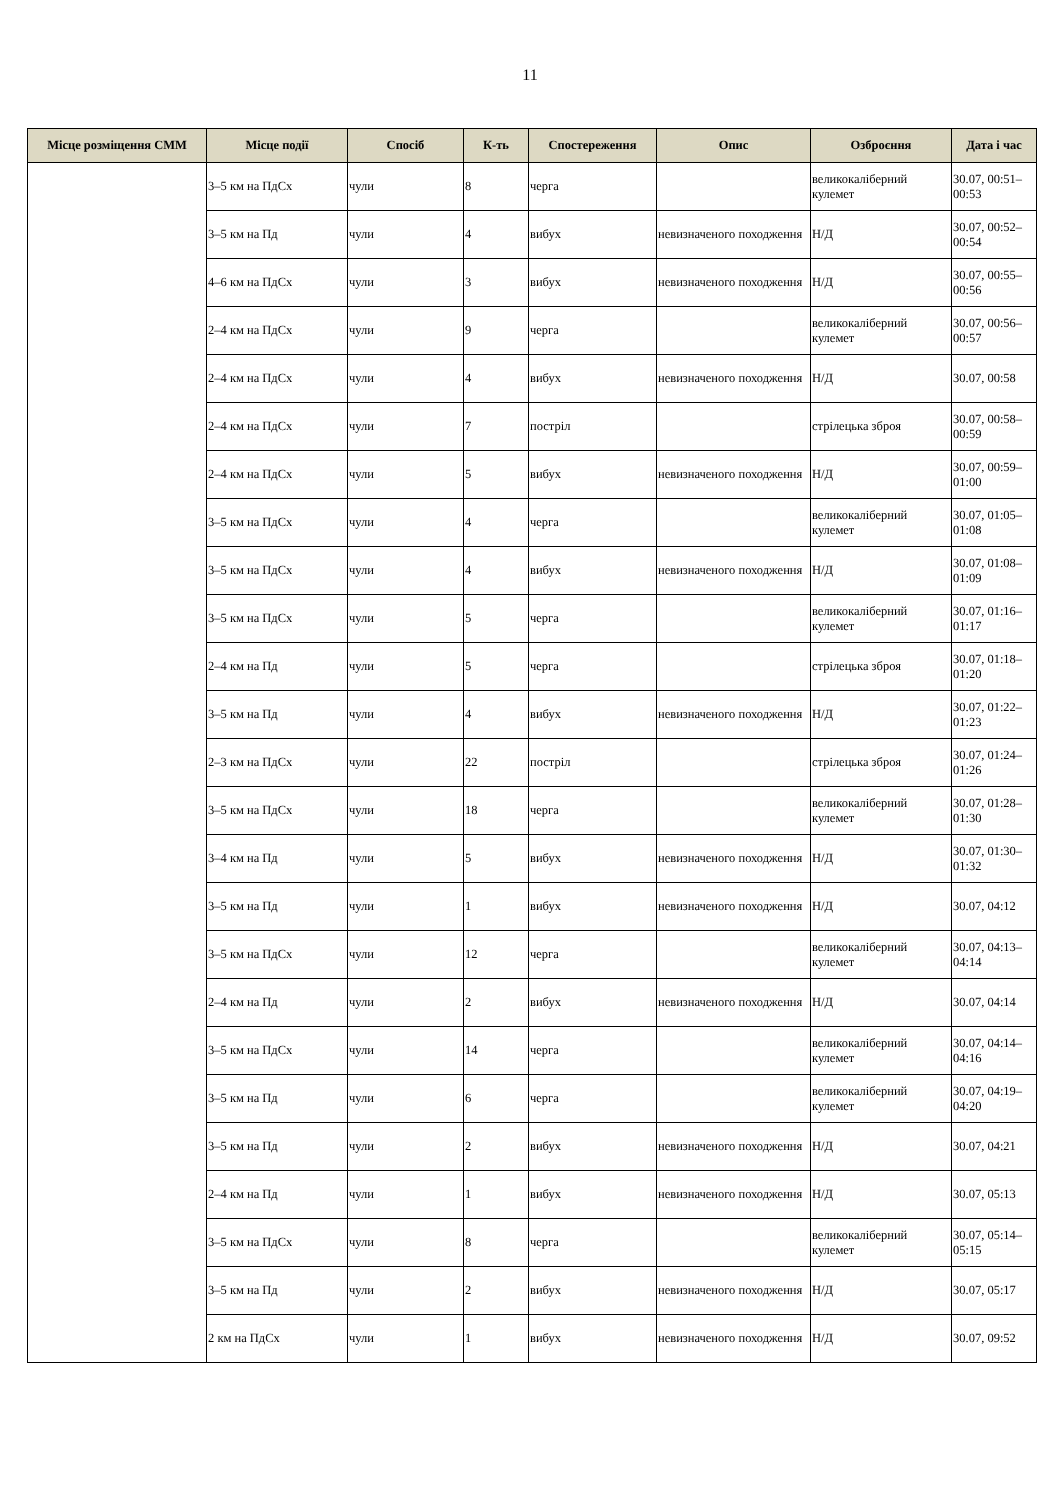11
| Місце розміщення СММ | Місце події | Спосіб | К-ть | Спостереження | Опис | Озброєння | Дата і час |
| --- | --- | --- | --- | --- | --- | --- | --- |
| | 3–5 км на ПдСх | чули | 8 | черга | | великокаліберний кулемет | 30.07, 00:51–00:53 |
| | 3–5 км на Пд | чули | 4 | вибух | невизначеного походження | Н/Д | 30.07, 00:52–00:54 |
| | 4–6 км на ПдСх | чули | 3 | вибух | невизначеного походження | Н/Д | 30.07, 00:55–00:56 |
| | 2–4 км на ПдСх | чули | 9 | черга | | великокаліберний кулемет | 30.07, 00:56–00:57 |
| | 2–4 км на ПдСх | чули | 4 | вибух | невизначеного походження | Н/Д | 30.07, 00:58 |
| | 2–4 км на ПдСх | чули | 7 | постріл | | стрілецька зброя | 30.07, 00:58–00:59 |
| | 2–4 км на ПдСх | чули | 5 | вибух | невизначеного походження | Н/Д | 30.07, 00:59–01:00 |
| | 3–5 км на ПдСх | чули | 4 | черга | | великокаліберний кулемет | 30.07, 01:05–01:08 |
| | 3–5 км на ПдСх | чули | 4 | вибух | невизначеного походження | Н/Д | 30.07, 01:08–01:09 |
| | 3–5 км на ПдСх | чули | 5 | черга | | великокаліберний кулемет | 30.07, 01:16–01:17 |
| | 2–4 км на Пд | чули | 5 | черга | | стрілецька зброя | 30.07, 01:18–01:20 |
| | 3–5 км на Пд | чули | 4 | вибух | невизначеного походження | Н/Д | 30.07, 01:22–01:23 |
| | 2–3 км на ПдСх | чули | 22 | постріл | | стрілецька зброя | 30.07, 01:24–01:26 |
| | 3–5 км на ПдСх | чули | 18 | черга | | великокаліберний кулемет | 30.07, 01:28–01:30 |
| | 3–4 км на Пд | чули | 5 | вибух | невизначеного походження | Н/Д | 30.07, 01:30–01:32 |
| | 3–5 км на Пд | чули | 1 | вибух | невизначеного походження | Н/Д | 30.07, 04:12 |
| | 3–5 км на ПдСх | чули | 12 | черга | | великокаліберний кулемет | 30.07, 04:13–04:14 |
| | 2–4 км на Пд | чули | 2 | вибух | невизначеного походження | Н/Д | 30.07, 04:14 |
| | 3–5 км на ПдСх | чули | 14 | черга | | великокаліберний кулемет | 30.07, 04:14–04:16 |
| | 3–5 км на Пд | чули | 6 | черга | | великокаліберний кулемет | 30.07, 04:19–04:20 |
| | 3–5 км на Пд | чули | 2 | вибух | невизначеного походження | Н/Д | 30.07, 04:21 |
| | 2–4 км на Пд | чули | 1 | вибух | невизначеного походження | Н/Д | 30.07, 05:13 |
| | 3–5 км на ПдСх | чули | 8 | черга | | великокаліберний кулемет | 30.07, 05:14–05:15 |
| | 3–5 км на Пд | чули | 2 | вибух | невизначеного походження | Н/Д | 30.07, 05:17 |
| | 2 км на ПдСх | чули | 1 | вибух | невизначеного походження | Н/Д | 30.07, 09:52 |